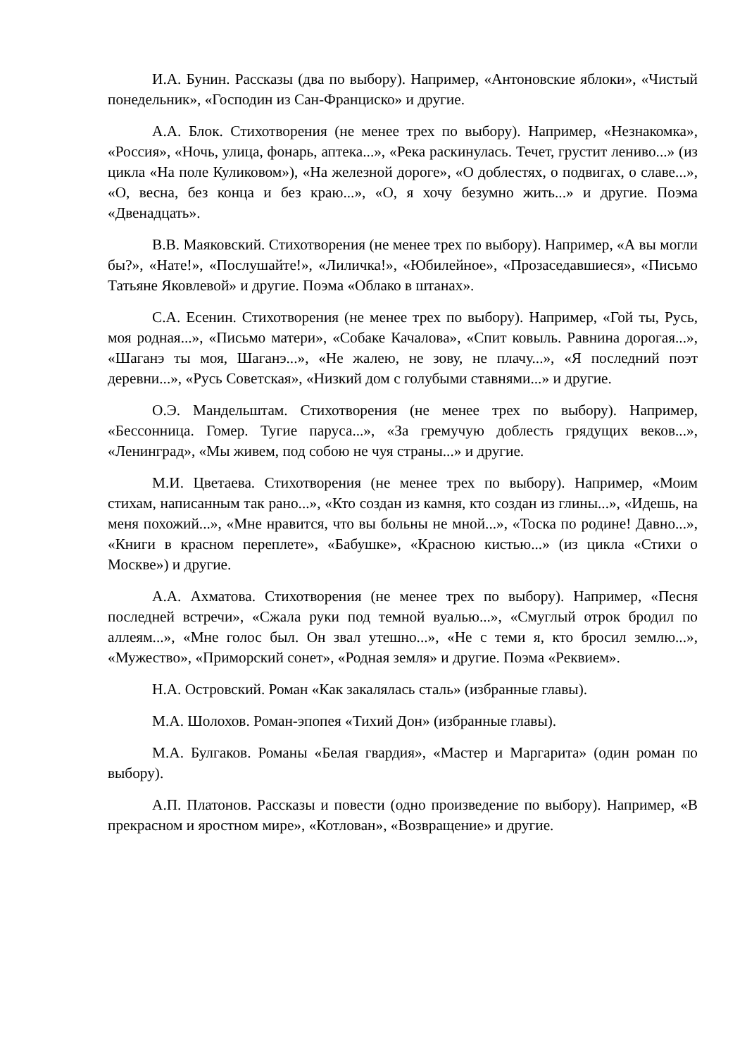И.А. Бунин. Рассказы (два по выбору). Например, «Антоновские яблоки», «Чистый понедельник», «Господин из Сан-Франциско» и другие.
А.А. Блок. Стихотворения (не менее трех по выбору). Например, «Незнакомка», «Россия», «Ночь, улица, фонарь, аптека...», «Река раскинулась. Течет, грустит лениво...» (из цикла «На поле Куликовом»), «На железной дороге», «О доблестях, о подвигах, о славе...», «О, весна, без конца и без краю...», «О, я хочу безумно жить...» и другие. Поэма «Двенадцать».
В.В. Маяковский. Стихотворения (не менее трех по выбору). Например, «А вы могли бы?», «Нате!», «Послушайте!», «Лиличка!», «Юбилейное», «Прозаседавшиеся», «Письмо Татьяне Яковлевой» и другие. Поэма «Облако в штанах».
С.А. Есенин. Стихотворения (не менее трех по выбору). Например, «Гой ты, Русь, моя родная...», «Письмо матери», «Собаке Качалова», «Спит ковыль. Равнина дорогая...», «Шаганэ ты моя, Шаганэ...», «Не жалею, не зову, не плачу...», «Я последний поэт деревни...», «Русь Советская», «Низкий дом с голубыми ставнями...» и другие.
О.Э. Мандельштам. Стихотворения (не менее трех по выбору). Например, «Бессонница. Гомер. Тугие паруса...», «За гремучую доблесть грядущих веков...», «Ленинград», «Мы живем, под собою не чуя страны...» и другие.
М.И. Цветаева. Стихотворения (не менее трех по выбору). Например, «Моим стихам, написанным так рано...», «Кто создан из камня, кто создан из глины...», «Идешь, на меня похожий...», «Мне нравится, что вы больны не мной...», «Тоска по родине! Давно...», «Книги в красном переплете», «Бабушке», «Красною кистью...» (из цикла «Стихи о Москве») и другие.
А.А. Ахматова. Стихотворения (не менее трех по выбору). Например, «Песня последней встречи», «Сжала руки под темной вуалью...», «Смуглый отрок бродил по аллеям...», «Мне голос был. Он звал утешно...», «Не с теми я, кто бросил землю...», «Мужество», «Приморский сонет», «Родная земля» и другие. Поэма «Реквием».
Н.А. Островский. Роман «Как закалялась сталь» (избранные главы).
М.А. Шолохов. Роман-эпопея «Тихий Дон» (избранные главы).
М.А. Булгаков. Романы «Белая гвардия», «Мастер и Маргарита» (один роман по выбору).
А.П. Платонов. Рассказы и повести (одно произведение по выбору). Например, «В прекрасном и яростном мире», «Котлован», «Возвращение» и другие.